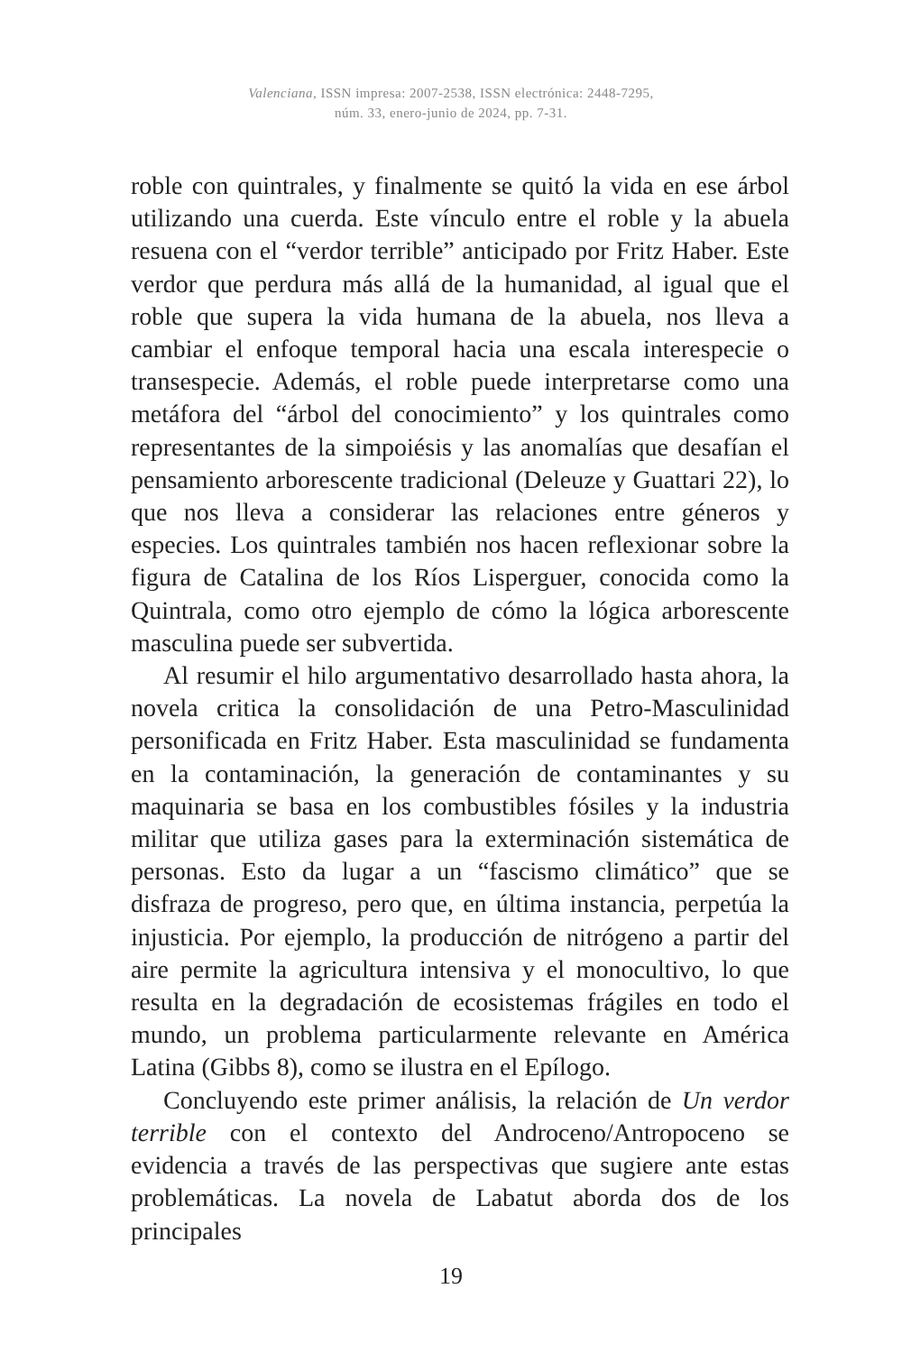Valenciana, ISSN impresa: 2007-2538, ISSN electrónica: 2448-7295,
núm. 33, enero-junio de 2024, pp. 7-31.
roble con quintrales, y finalmente se quitó la vida en ese árbol utilizando una cuerda. Este vínculo entre el roble y la abuela resuena con el “verdor terrible” anticipado por Fritz Haber. Este verdor que perdura más allá de la humanidad, al igual que el roble que supera la vida humana de la abuela, nos lleva a cambiar el enfoque temporal hacia una escala interespecie o transespecie. Además, el roble puede interpretarse como una metáfora del “árbol del conocimiento” y los quintrales como representantes de la simpoiésis y las anomalías que desafían el pensamiento arborescente tradicional (Deleuze y Guattari 22), lo que nos lleva a considerar las relaciones entre géneros y especies. Los quintrales también nos hacen reflexionar sobre la figura de Catalina de los Ríos Lisperguer, conocida como la Quintrala, como otro ejemplo de cómo la lógica arborescente masculina puede ser subvertida.
Al resumir el hilo argumentativo desarrollado hasta ahora, la novela critica la consolidación de una Petro-Masculinidad personificada en Fritz Haber. Esta masculinidad se fundamenta en la contaminación, la generación de contaminantes y su maquinaria se basa en los combustibles fósiles y la industria militar que utiliza gases para la exterminación sistemática de personas. Esto da lugar a un “fascismo climático” que se disfraza de progreso, pero que, en última instancia, perpetúa la injusticia. Por ejemplo, la producción de nitrógeno a partir del aire permite la agricultura intensiva y el monocultivo, lo que resulta en la degradación de ecosistemas frágiles en todo el mundo, un problema particularmente relevante en América Latina (Gibbs 8), como se ilustra en el Epílogo.
Concluyendo este primer análisis, la relación de Un verdor terrible con el contexto del Androceno/Antropoceno se evidencia a través de las perspectivas que sugiere ante estas problemáticas. La novela de Labatut aborda dos de los principales
19